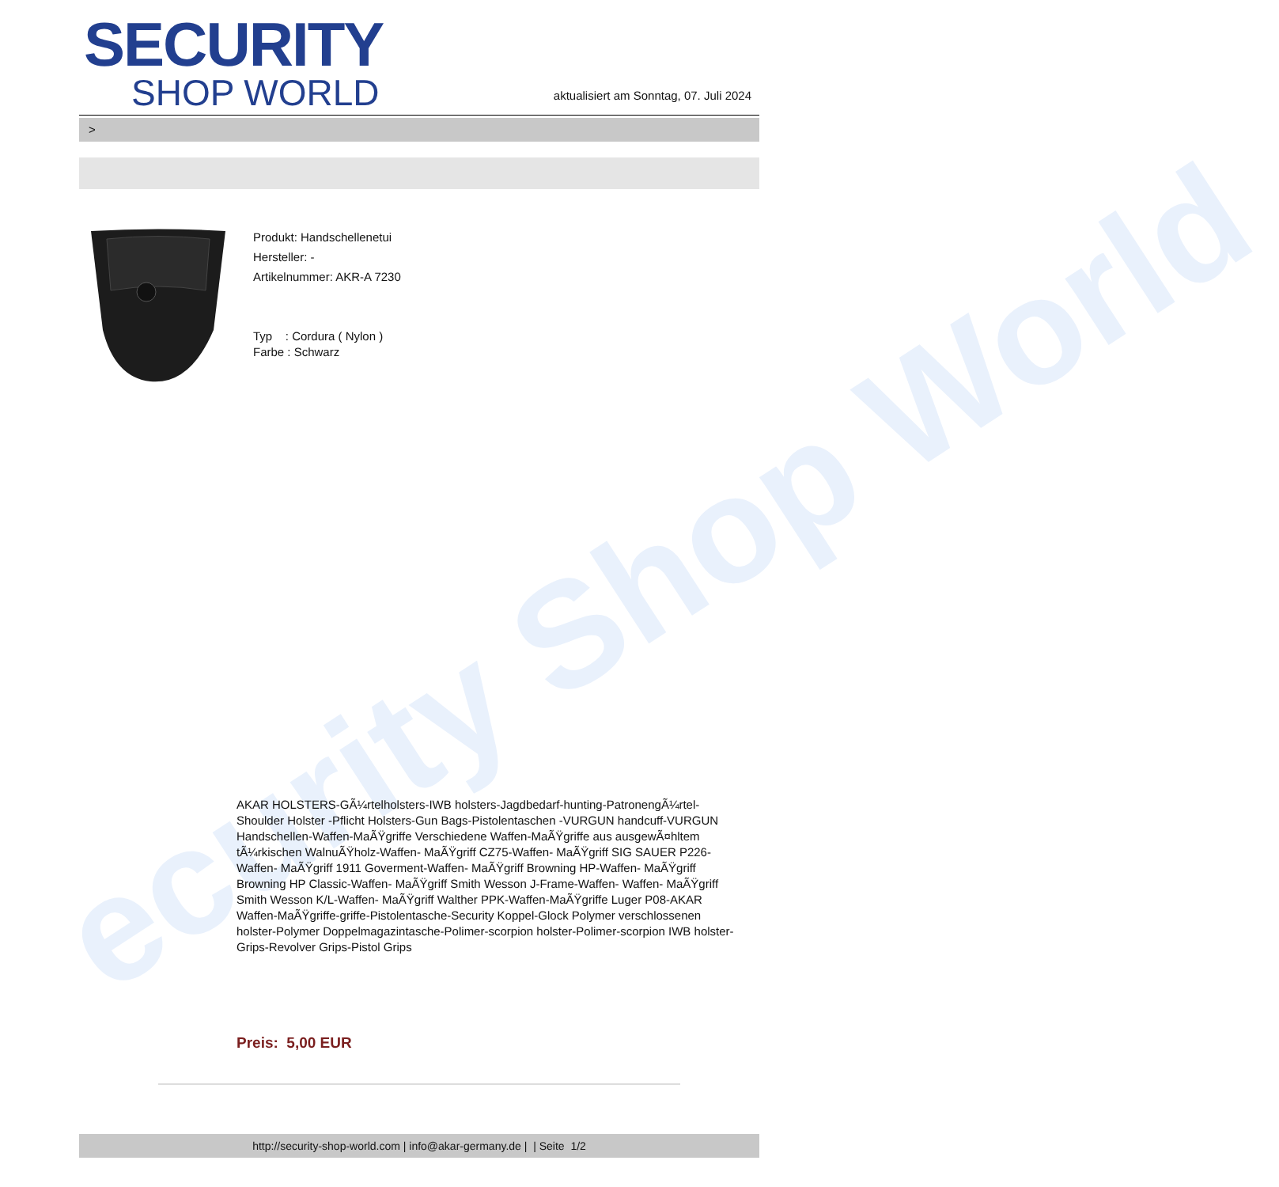ecurity Shop World
SECURITY
SHOP WORLD
aktualisiert am Sonntag, 07. Juli 2024
>
Produkt: Handschellenetui
Hersteller: -
Artikelnummer: AKR-A 7230
Typ : Cordura ( Nylon )
Farbe : Schwarz
AKAR HOLSTERS-GÃ¼rtelholsters-IWB holsters-Jagdbedarf-hunting-PatronengÃ¼rtel- Shoulder Holster -Pflicht Holsters-Gun Bags-Pistolentaschen -VURGUN handcuff-VURGUN Handschellen-Waffen-MaÃŸgriffe Verschiedene Waffen-MaÃŸgriffe aus ausgewÃ¤hltem tÃ¼rkischen WalnuÃŸholz-Waffen- MaÃŸgriff CZ75-Waffen- MaÃŸgriff SIG SAUER P226-Waffen- MaÃŸgriff 1911 Goverment-Waffen- MaÃŸgriff Browning HP-Waffen- MaÃŸgriff Browning HP Classic-Waffen- MaÃŸgriff Smith Wesson J-Frame-Waffen- Waffen- MaÃŸgriff Smith Wesson K/L-Waffen- MaÃŸgriff Walther PPK-Waffen-MaÃŸgriffe Luger P08-AKAR Waffen-MaÃŸgriffe-griffe-Pistolentasche-Security Koppel-Glock Polymer verschlossenen holster-Polymer Doppelmagazintasche-Polimer-scorpion holster-Polimer-scorpion IWB holster-Grips-Revolver Grips-Pistol Grips
Preis: 5,00 EUR
http://security-shop-world.com | info@akar-germany.de | | Seite 1/2